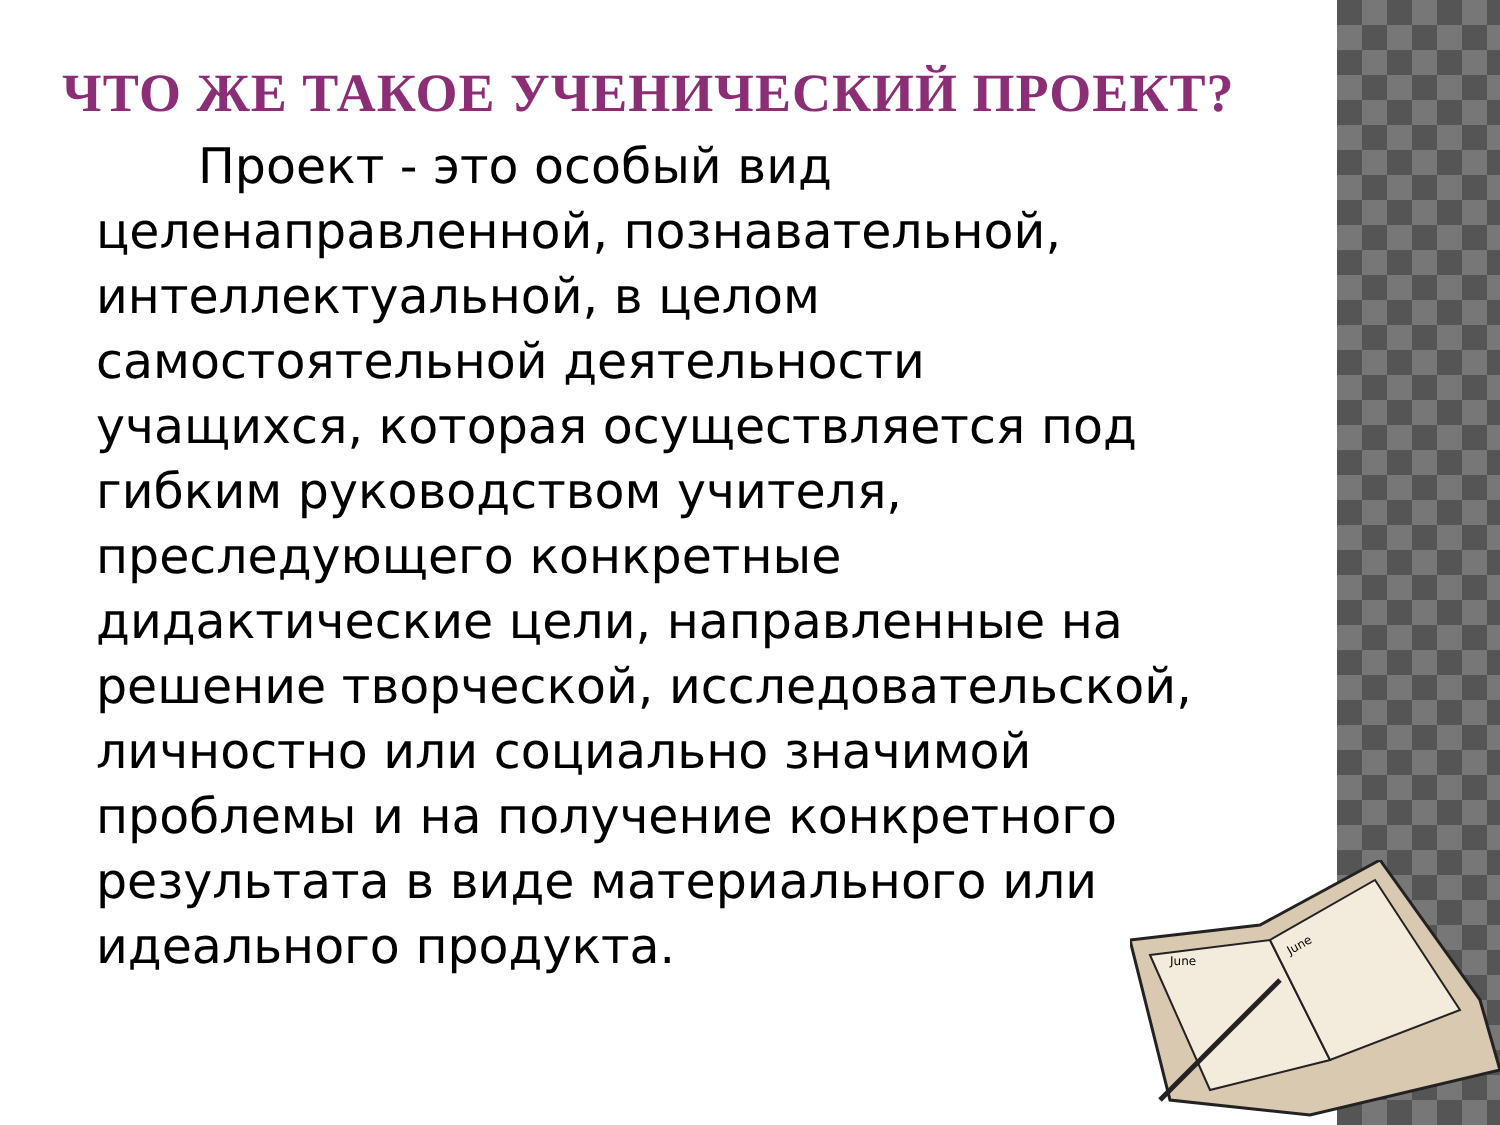ЧТО ЖЕ ТАКОЕ УЧЕНИЧЕСКИЙ ПРОЕКТ?
Проект - это особый вид целенаправленной, познавательной, интеллектуальной, в целом самостоятельной деятельности учащихся, которая осуществляется под гибким руководством учителя, преследующего конкретные дидактические цели, направленные на решение творческой, исследовательской, личностно или социально значимой проблемы и на получение конкретного результата в виде материального или идеального продукта.
June
June